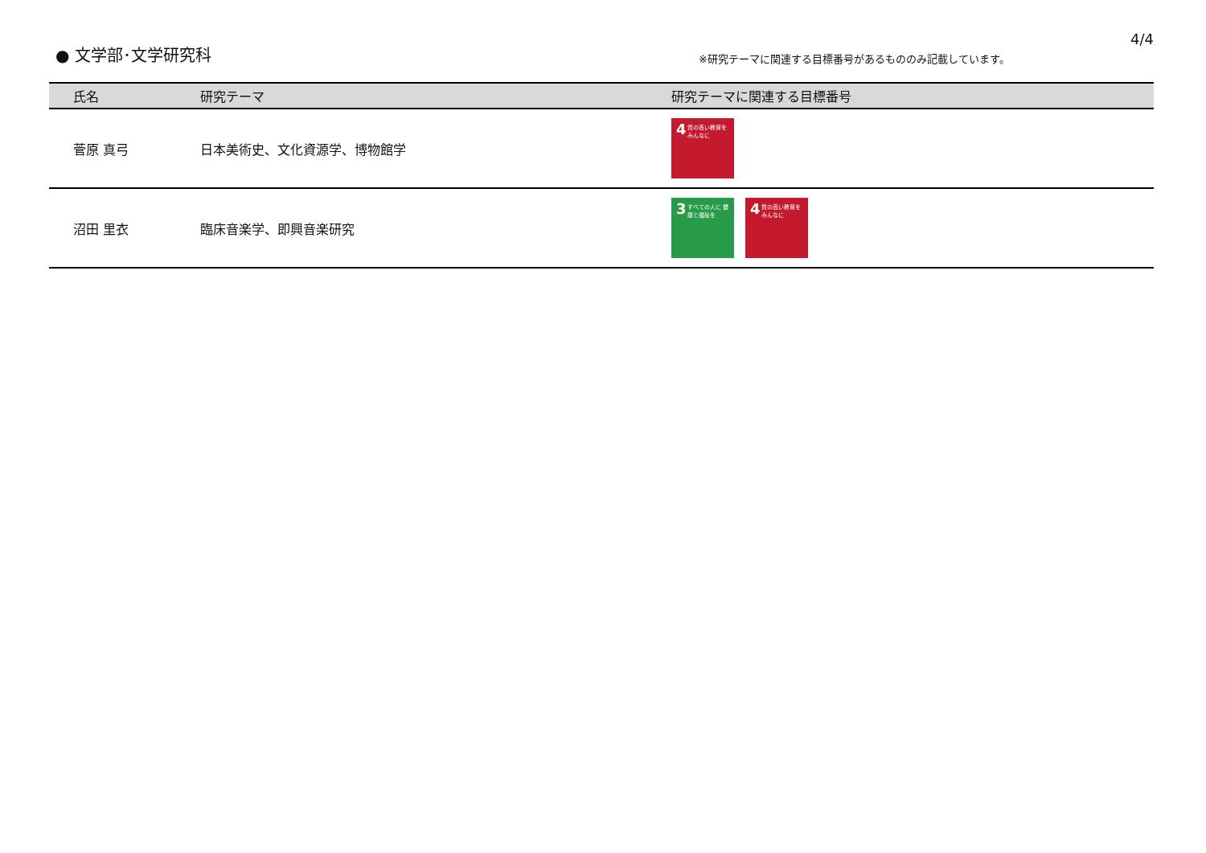● 文学部･文学研究科
※研究テーマに関連する目標番号があるもののみ記載しています。
4/4
| 氏名 | 研究テーマ | 研究テーマに関連する目標番号 |
| --- | --- | --- |
| 菅原 真弓 | 日本美術史、文化資源学、博物館学 | 4 質の高い教育を みんなに |
| 沼田 里衣 | 臨床音楽学、即興音楽研究 | 3 すべての人に 健康と福祉を 4 質の高い教育を みんなに |